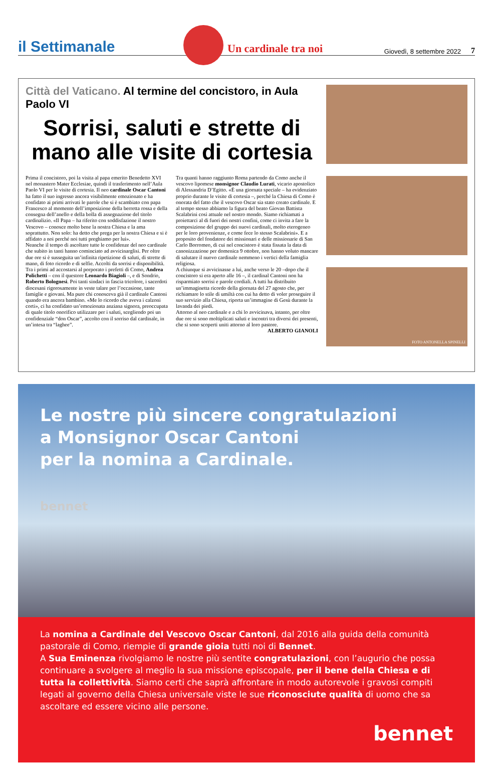il Settimanale
Un cardinale tra noi
Giovedì, 8 settembre 2022
7
Città del Vaticano. Al termine del concistoro, in Aula Paolo VI
Sorrisi, saluti e strette di mano alle visite di cortesia
Prima il concistoro, poi la visita al papa emerito Benedetto XVI nel monastero Mater Ecclesiae, quindi il trasferimento nell’Aula Paolo VI per le visite di cortesia. Il neo cardinale Oscar Cantoni ha fatto il suo ingresso ancora visibilmente emozionato e ha confidato ai primi arrivati le parole che si è scambiato con papa Francesco al momento dell’imposizione della berretta rossa e della consegna dell’anello e della bolla di assegnazione del titolo cardinalizio. «Il Papa – ha riferito con soddisfazione il nostro Vescovo – conosce molto bene la nostra Chiesa e la ama soprattutto. Non solo: ha detto che prega per la nostra Chiesa e si è affidato a noi perché noi tutti preghiamo per lui».
Neanche il tempo di ascoltare tutte le confidenze del neo cardinale che subito in tanti hanno cominciato ad avvicinarglisi. Per oltre due ore si è susseguita un’infinita ripetizione di saluti, di strette di mano, di foto ricordo e di selfie. Accolti da sorrisi e disponibilità. Tra i primi ad accostarsi al porporato i prefetti di Como, Andrea Polichetti – con il questore Leonardo Biagioli –, e di Sondrio, Roberto Bolognesi. Poi tanti sindaci in fascia tricolore, i sacerdoti diocesani rigorosamente in veste talare per l’occasione, tante famiglie e giovani. Ma pure chi conosceva già il cardinale Cantoni quando era ancora bambino. «Me lo ricordo che aveva i calzoni corti», ci ha confidato un’emozionata anziana signora, preoccupata di quale titolo onorifico utilizzare per i saluti, scegliendo poi un confidenziale “don Oscar”, accolto con il sorriso dal cardinale, in un’intesa tra “laghee”.
Tra quanti hanno raggiunto Roma partendo da Como anche il vescovo lipomese monsignor Claudio Lurati, vicario apostolico di Alessandria D’Egitto. «È una giornata speciale – ha evidenziato proprio durante le visite di cortesia –, perché la Chiesa di Como è onorata del fatto che il vescovo Oscar sia stato creato cardinale. E al tempo stesso abbiamo la figura del beato Giovan Battista Scalabrini così attuale nel nostro mondo. Siamo richiamati a proiettarci al di fuori dei nostri confini, come ci invita a fare la composizione del gruppo dei nuovi cardinali, molto eterogeneo per le loro provenienze, e come fece lo stesso Scalabrini». E a proposito del fondatore dei missionari e delle missionarie di San Carlo Borromeo, di cui nel concistoro è stata fissata la data di canonizzazione per domenica 9 ottobre, non hanno voluto mancare di salutare il nuovo cardinale nemmeno i vertici della famiglia religiosa.
A chiunque si avvicinasse a lui, anche verso le 20 –dopo che il concistoro si era aperto alle 16 –, il cardinal Cantoni non ha risparmiato sorrisi e parole cordiali. A tutti ha distribuito un’immaginetta ricordo della giornata del 27 agosto che, per richiamare lo stile di umiltà con cui ha detto di voler proseguire il suo servizio alla Chiesa, riporta un’immagine di Gesù durante la lavanda dei piedi.
Attorno al neo cardinale e a chi lo avvicinava, intanto, per oltre due ore si sono moltiplicati saluti e incontri tra diversi dei presenti, che si sono scoperti uniti attorno al loro pastore.
ALBERTO GIANOLI
FOTO ANTONELLA SPINELLI
Le nostre più sincere congratulazioni
a Monsignor Oscar Cantoni
per la nomina a Cardinale.
bennet
La nomina a Cardinale del Vescovo Oscar Cantoni, dal 2016 alla guida della comunità pastorale di Como, riempie di grande gioia tutti noi di Bennet.
A Sua Eminenza rivolgiamo le nostre più sentite congratulazioni, con l’augurio che possa continuare a svolgere al meglio la sua missione episcopale, per il bene della Chiesa e di tutta la collettività. Siamo certi che saprà affrontare in modo autorevole i gravosi compiti legati al governo della Chiesa universale viste le sue riconosciute qualità di uomo che sa ascoltare ed essere vicino alle persone.
bennet